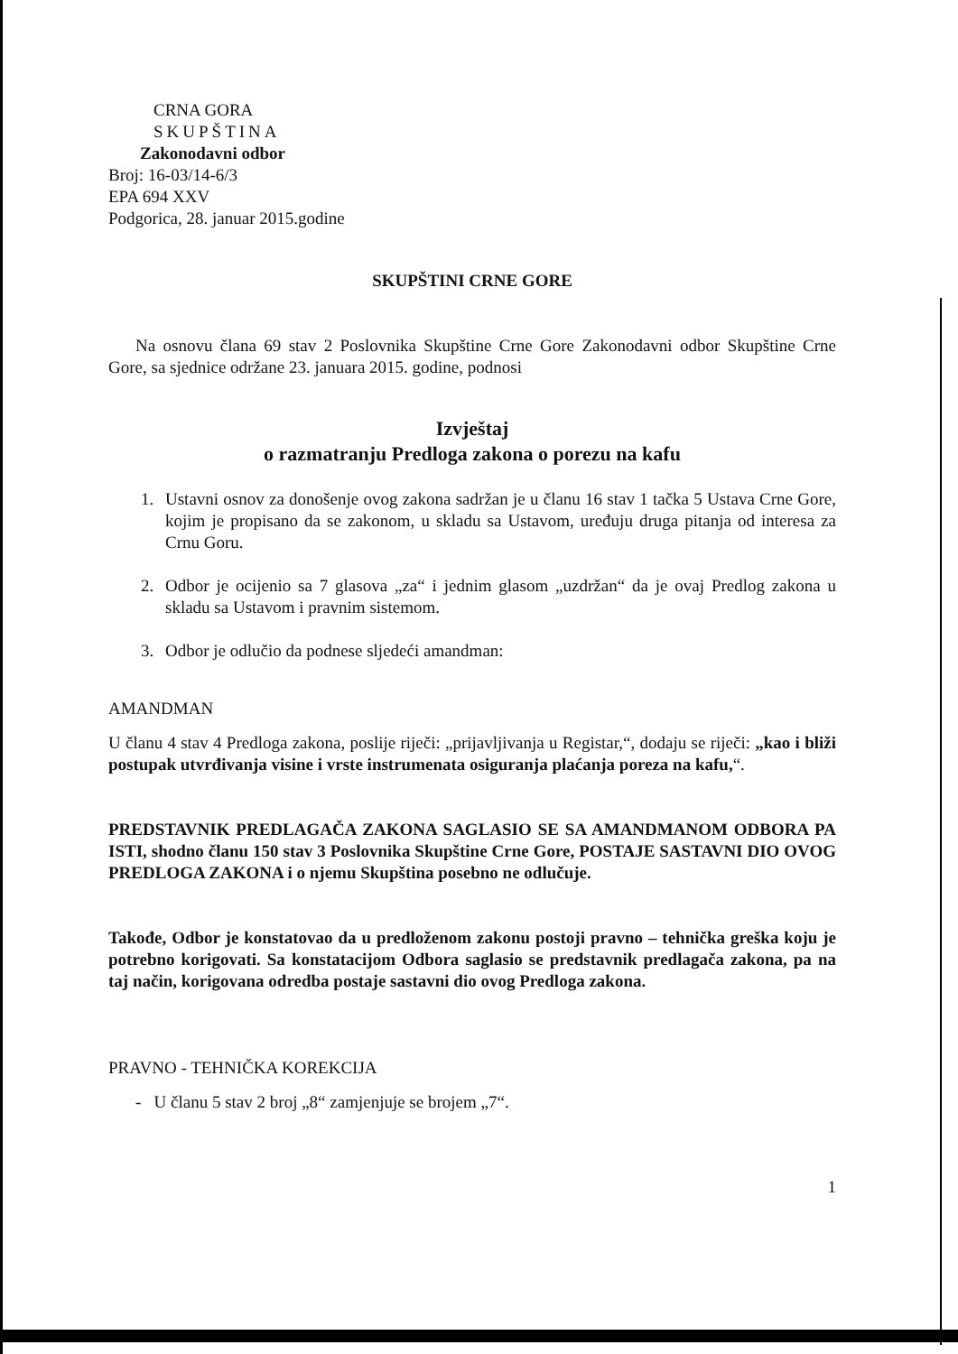CRNA GORA
SKUPŠTINA
Zakonodavni odbor
Broj: 16-03/14-6/3
EPA 694 XXV
Podgorica, 28. januar 2015.godine
SKUPŠTINI CRNE GORE
Na osnovu člana 69 stav 2 Poslovnika Skupštine Crne Gore Zakonodavni odbor Skupštine Crne Gore, sa sjednice održane 23. januara 2015. godine, podnosi
Izvještaj
o razmatranju Predloga zakona o porezu na kafu
1. Ustavni osnov za donošenje ovog zakona sadržan je u članu 16 stav 1 tačka 5 Ustava Crne Gore, kojim je propisano da se zakonom, u skladu sa Ustavom, uređuju druga pitanja od interesa za Crnu Goru.
2. Odbor je ocijenio sa 7 glasova „za“ i jednim glasom „uzdržan“ da je ovaj Predlog zakona u skladu sa Ustavom i pravnim sistemom.
3. Odbor je odlučio da podnese sljedeći amandman:
AMANDMAN
U članu 4 stav 4 Predloga zakona, poslije riječi: „prijavljivanja u Registar,“, dodaju se riječi: „kao i bliži postupak utvrđivanja visine i vrste instrumenata osiguranja plaćanja poreza na kafu,“.
PREDSTAVNIK PREDLAGAČA ZAKONA SAGLASIO SE SA AMANDMANOM ODBORA PA ISTI, shodno članu 150 stav 3 Poslovnika Skupštine Crne Gore, POSTAJE SASTAVNI DIO OVOG PREDLOGA ZAKONA i o njemu Skupština posebno ne odlučuje.
Takođe, Odbor je konstatovao da u predloženom zakonu postoji pravno – tehnička greška koju je potrebno korigovati. Sa konstatacijom Odbora saglasio se predstavnik predlagača zakona, pa na taj način, korigovana odredba postaje sastavni dio ovog Predloga zakona.
PRAVNO - TEHNIČKA KOREKCIJA
- U članu 5 stav 2 broj „8“ zamjenjuje se brojem „7“.
1